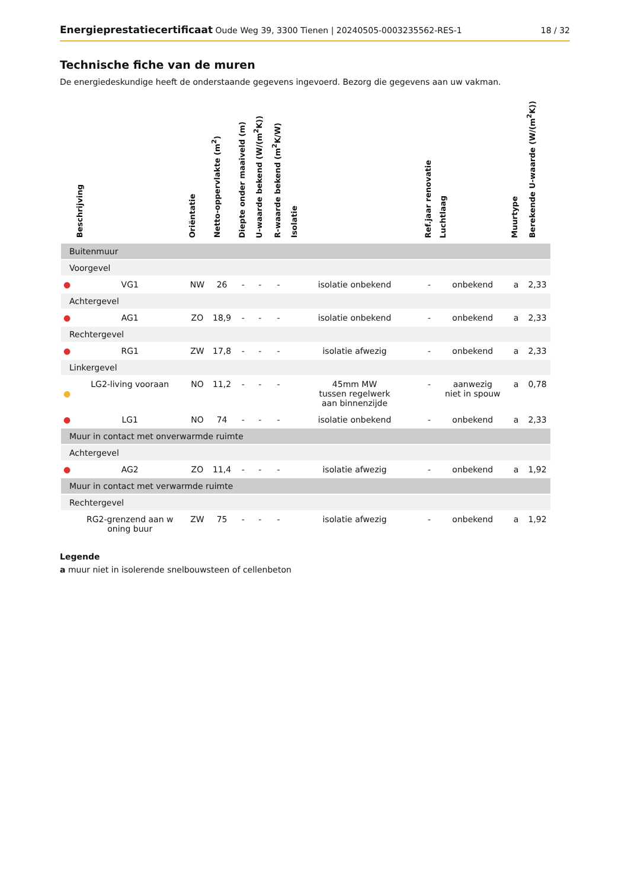Energieprestatiecertificaat Oude Weg 39, 3300 Tienen | 20240505-0003235562-RES-1
18 / 32
Technische fiche van de muren
De energiedeskundige heeft de onderstaande gegevens ingevoerd. Bezorg die gegevens aan uw vakman.
| | Beschrijving | Oriëntatie | Netto-oppervlakte (m<sup>2</sup>) | Diepte onder maaiveld (m) | U-waarde bekend (W/(m<sup>2</sup>K)) | R-waarde bekend (m<sup>2</sup>K/W) | Isolatie | Ref.jaar renovatie | Luchtlaag | Muurtype | Berekende U-waarde (W/(m<sup>2</sup>K)) |
| --- | --- | --- | --- | --- | --- | --- | --- | --- | --- | --- | --- |
| Buitenmuur | | | | | | | | | | | |
| Voorgevel | | | | | | | | | | | |
| ● | VG1 | NW | 26 | - | - | - | isolatie onbekend | - | onbekend | a | 2,33 |
| Achtergevel | | | | | | | | | | | |
| ● | AG1 | ZO | 18,9 | - | - | - | isolatie onbekend | - | onbekend | a | 2,33 |
| Rechtergevel | | | | | | | | | | | |
| ● | RG1 | ZW | 17,8 | - | - | - | isolatie afwezig | - | onbekend | a | 2,33 |
| Linkergevel | | | | | | | | | | | |
| ● | LG2-living vooraan | NO | 11,2 | - | - | - | 45mm MW tussen regelwerk aan binnenzijde | - | aanwezig niet in spouw | a | 0,78 |
| ● | LG1 | NO | 74 | - | - | - | isolatie onbekend | - | onbekend | a | 2,33 |
| Muur in contact met onverwarmde ruimte | | | | | | | | | | | |
| Achtergevel | | | | | | | | | | | |
| ● | AG2 | ZO | 11,4 | - | - | - | isolatie afwezig | - | onbekend | a | 1,92 |
| Muur in contact met verwarmde ruimte | | | | | | | | | | | |
| Rechtergevel | | | | | | | | | | | |
| | RG2-grenzend aan w oning buur | ZW | 75 | - | - | - | isolatie afwezig | - | onbekend | a | 1,92 |
Legende
a muur niet in isolerende snelbouwsteen of cellenbeton